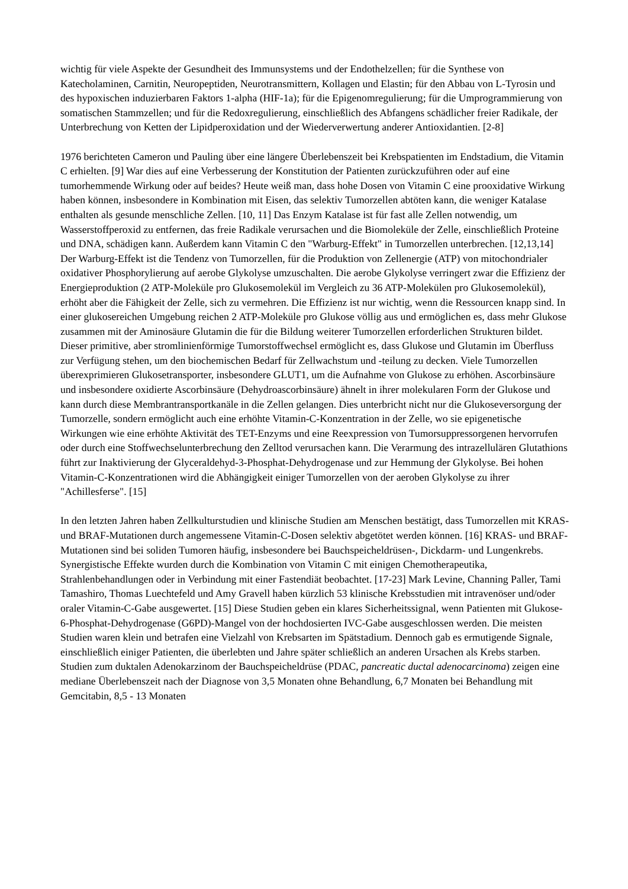wichtig für viele Aspekte der Gesundheit des Immunsystems und der Endothelzellen; für die Synthese von Katecholaminen, Carnitin, Neuropeptiden, Neurotransmittern, Kollagen und Elastin; für den Abbau von L-Tyrosin und des hypoxischen induzierbaren Faktors 1-alpha (HIF-1a); für die Epigenomregulierung; für die Umprogrammierung von somatischen Stammzellen; und für die Redoxregulierung, einschließlich des Abfangens schädlicher freier Radikale, der Unterbrechung von Ketten der Lipidperoxidation und der Wiederverwertung anderer Antioxidantien. [2-8]
1976 berichteten Cameron und Pauling über eine längere Überlebenszeit bei Krebspatienten im Endstadium, die Vitamin C erhielten. [9] War dies auf eine Verbesserung der Konstitution der Patienten zurückzuführen oder auf eine tumorhemmende Wirkung oder auf beides? Heute weiß man, dass hohe Dosen von Vitamin C eine prooxidative Wirkung haben können, insbesondere in Kombination mit Eisen, das selektiv Tumorzellen abtöten kann, die weniger Katalase enthalten als gesunde menschliche Zellen. [10, 11] Das Enzym Katalase ist für fast alle Zellen notwendig, um Wasserstoffperoxid zu entfernen, das freie Radikale verursachen und die Biomoleküle der Zelle, einschließlich Proteine und DNA, schädigen kann. Außerdem kann Vitamin C den "Warburg-Effekt" in Tumorzellen unterbrechen. [12,13,14] Der Warburg-Effekt ist die Tendenz von Tumorzellen, für die Produktion von Zellenergie (ATP) von mitochondrialer oxidativer Phosphorylierung auf aerobe Glykolyse umzuschalten. Die aerobe Glykolyse verringert zwar die Effizienz der Energieproduktion (2 ATP-Moleküle pro Glukosemolekül im Vergleich zu 36 ATP-Molekülen pro Glukosemolekül), erhöht aber die Fähigkeit der Zelle, sich zu vermehren. Die Effizienz ist nur wichtig, wenn die Ressourcen knapp sind. In einer glukosereichen Umgebung reichen 2 ATP-Moleküle pro Glukose völlig aus und ermöglichen es, dass mehr Glukose zusammen mit der Aminosäure Glutamin die für die Bildung weiterer Tumorzellen erforderlichen Strukturen bildet. Dieser primitive, aber stromlinienförmige Tumorstoffwechsel ermöglicht es, dass Glukose und Glutamin im Überfluss zur Verfügung stehen, um den biochemischen Bedarf für Zellwachstum und -teilung zu decken. Viele Tumorzellen überexprimieren Glukosetransporter, insbesondere GLUT1, um die Aufnahme von Glukose zu erhöhen. Ascorbinsäure und insbesondere oxidierte Ascorbinsäure (Dehydroascorbinsäure) ähnelt in ihrer molekularen Form der Glukose und kann durch diese Membrantransportkanäle in die Zellen gelangen. Dies unterbricht nicht nur die Glukoseversorgung der Tumorzelle, sondern ermöglicht auch eine erhöhte Vitamin-C-Konzentration in der Zelle, wo sie epigenetische Wirkungen wie eine erhöhte Aktivität des TET-Enzyms und eine Reexpression von Tumorsuppressorgenen hervorrufen oder durch eine Stoffwechselunterbrechung den Zelltod verursachen kann. Die Verarmung des intrazellulären Glutathions führt zur Inaktivierung der Glyceraldehyd-3-Phosphat-Dehydrogenase und zur Hemmung der Glykolyse. Bei hohen Vitamin-C-Konzentrationen wird die Abhängigkeit einiger Tumorzellen von der aeroben Glykolyse zu ihrer "Achillesferse". [15]
In den letzten Jahren haben Zellkulturstudien und klinische Studien am Menschen bestätigt, dass Tumorzellen mit KRAS- und BRAF-Mutationen durch angemessene Vitamin-C-Dosen selektiv abgetötet werden können. [16] KRAS- und BRAF-Mutationen sind bei soliden Tumoren häufig, insbesondere bei Bauchspeicheldrüsen-, Dickdarm- und Lungenkrebs. Synergistische Effekte wurden durch die Kombination von Vitamin C mit einigen Chemotherapeutika, Strahlenbehandlungen oder in Verbindung mit einer Fastendiät beobachtet. [17-23] Mark Levine, Channing Paller, Tami Tamashiro, Thomas Luechtefeld und Amy Gravell haben kürzlich 53 klinische Krebsstudien mit intravenöser und/oder oraler Vitamin-C-Gabe ausgewertet. [15] Diese Studien geben ein klares Sicherheitssignal, wenn Patienten mit Glukose-6-Phosphat-Dehydrogenase (G6PD)-Mangel von der hochdosierten IVC-Gabe ausgeschlossen werden. Die meisten Studien waren klein und betrafen eine Vielzahl von Krebsarten im Spätstadium. Dennoch gab es ermutigende Signale, einschließlich einiger Patienten, die überlebten und Jahre später schließlich an anderen Ursachen als Krebs starben. Studien zum duktalen Adenokarzinom der Bauchspeicheldrüse (PDAC, pancreatic ductal adenocarcinoma) zeigen eine mediane Überlebenszeit nach der Diagnose von 3,5 Monaten ohne Behandlung, 6,7 Monaten bei Behandlung mit Gemcitabin, 8,5 - 13 Monaten